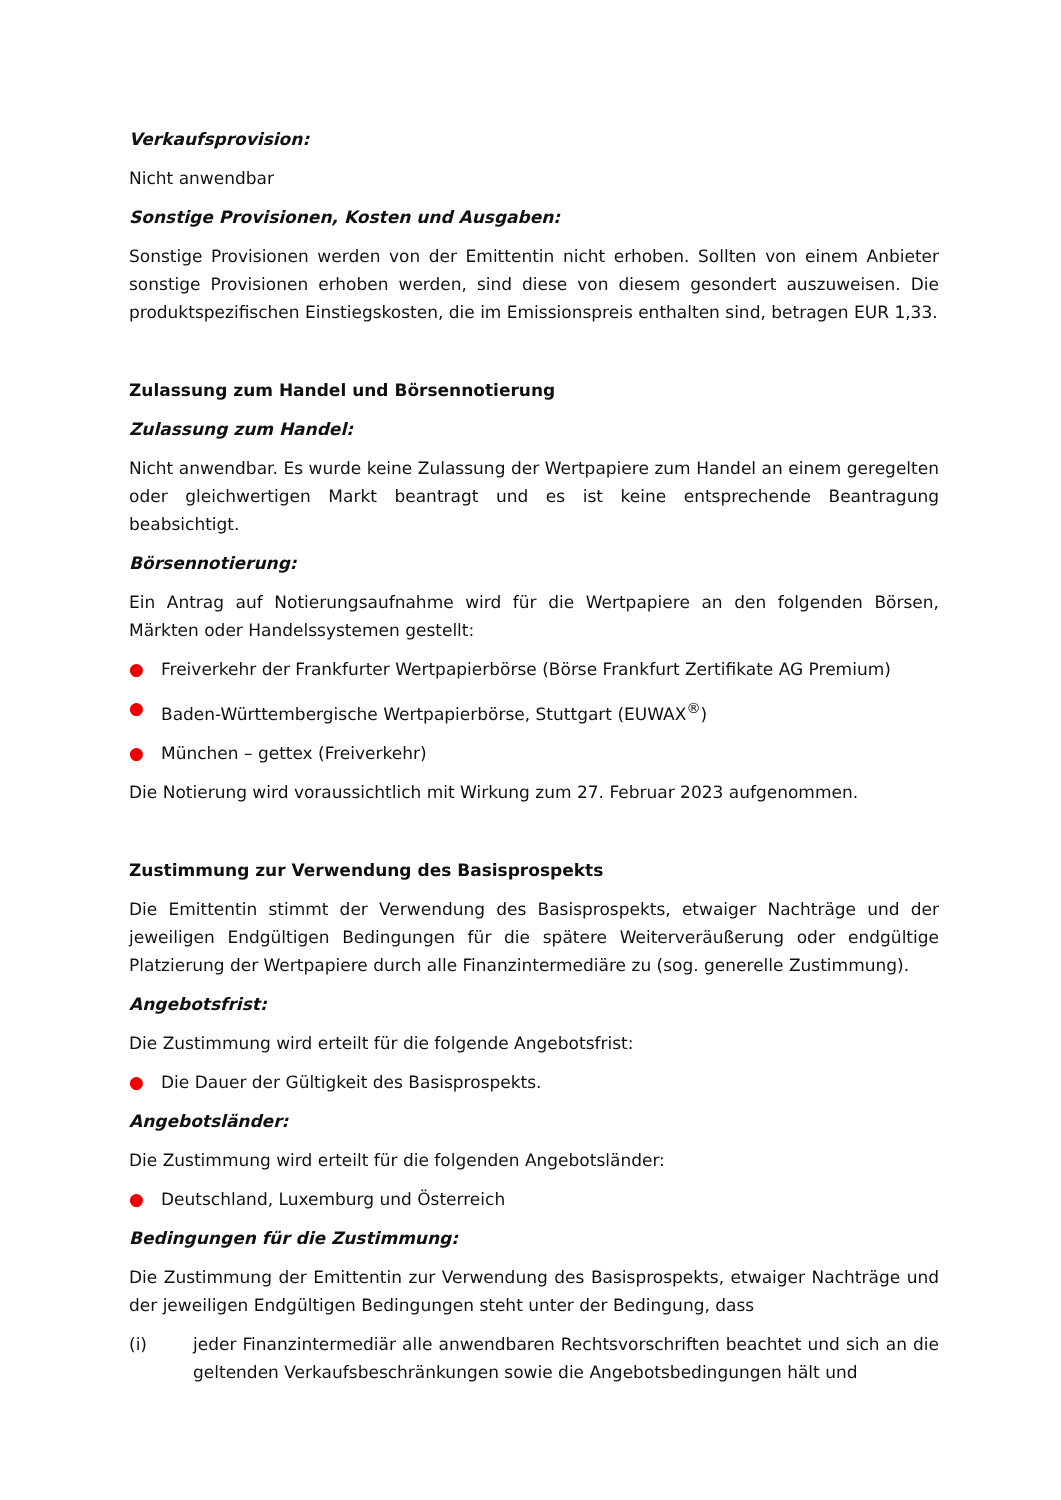Verkaufsprovision:
Nicht anwendbar
Sonstige Provisionen, Kosten und Ausgaben:
Sonstige Provisionen werden von der Emittentin nicht erhoben. Sollten von einem Anbieter sonstige Provisionen erhoben werden, sind diese von diesem gesondert auszuweisen. Die produktspezifischen Einstiegskosten, die im Emissionspreis enthalten sind, betragen EUR 1,33.
Zulassung zum Handel und Börsennotierung
Zulassung zum Handel:
Nicht anwendbar. Es wurde keine Zulassung der Wertpapiere zum Handel an einem geregelten oder gleichwertigen Markt beantragt und es ist keine entsprechende Beantragung beabsichtigt.
Börsennotierung:
Ein Antrag auf Notierungsaufnahme wird für die Wertpapiere an den folgenden Börsen, Märkten oder Handelssystemen gestellt:
● Freiverkehr der Frankfurter Wertpapierbörse (Börse Frankfurt Zertifikate AG Premium)
● Baden-Württembergische Wertpapierbörse, Stuttgart (EUWAX<sup>®</sup>)
● München – gettex (Freiverkehr)
Die Notierung wird voraussichtlich mit Wirkung zum 27. Februar 2023 aufgenommen.
Zustimmung zur Verwendung des Basisprospekts
Die Emittentin stimmt der Verwendung des Basisprospekts, etwaiger Nachträge und der jeweiligen Endgültigen Bedingungen für die spätere Weiterveräußerung oder endgültige Platzierung der Wertpapiere durch alle Finanzintermediäre zu (sog. generelle Zustimmung).
Angebotsfrist:
Die Zustimmung wird erteilt für die folgende Angebotsfrist:
● Die Dauer der Gültigkeit des Basisprospekts.
Angebotsländer:
Die Zustimmung wird erteilt für die folgenden Angebotsländer:
● Deutschland, Luxemburg und Österreich
Bedingungen für die Zustimmung:
Die Zustimmung der Emittentin zur Verwendung des Basisprospekts, etwaiger Nachträge und der jeweiligen Endgültigen Bedingungen steht unter der Bedingung, dass
(i) jeder Finanzintermediär alle anwendbaren Rechtsvorschriften beachtet und sich an die geltenden Verkaufsbeschränkungen sowie die Angebotsbedingungen hält und